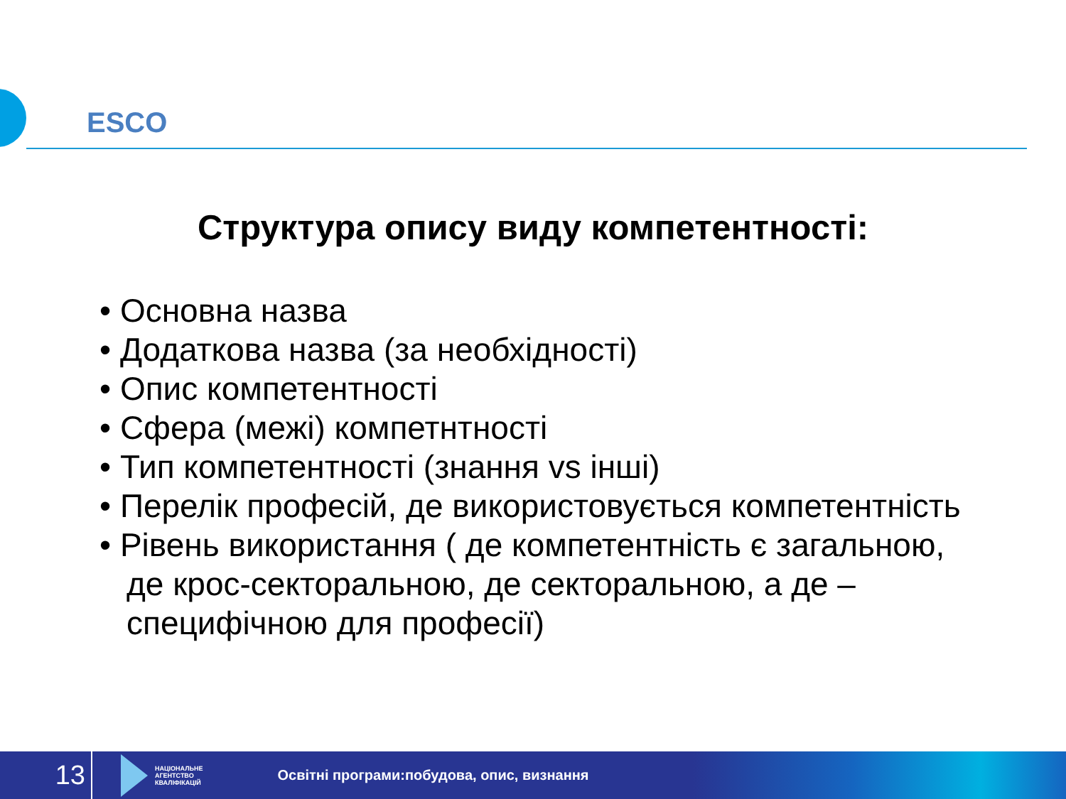ESCO
Структура опису виду компетентності:
• Основна назва
• Додаткова назва (за необхідності)
• Опис компетентності
• Сфера (межі) компетнтності
• Тип компетентності (знання vs інші)
• Перелік професій, де використовується компетентність
• Рівень використання ( де компетентність є загальною, де крос-секторальною, де секторальною, а де – специфічною для професії)
13
НАЦІОНАЛЬНЕ
АГЕНТСТВО
КВАЛІФІКАЦІЙ
Освітні програми:побудова, опис, визнання